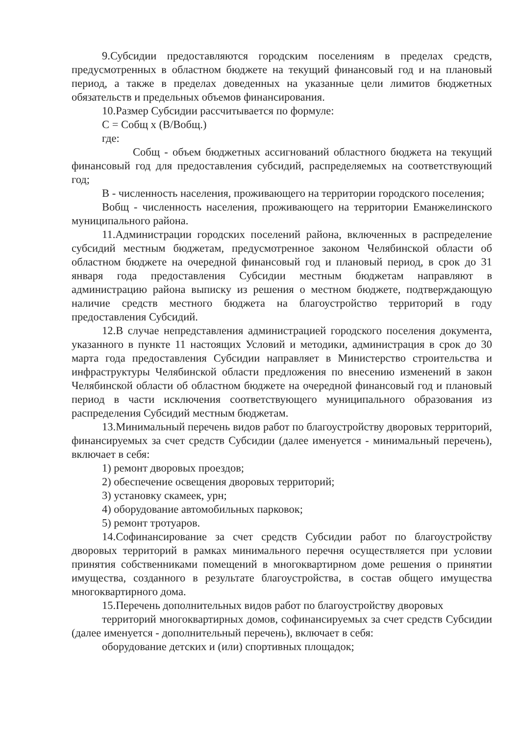9.Субсидии предоставляются городским поселениям в пределах средств, предусмотренных в областном бюджете на текущий финансовый год и на плановый период, а также в пределах доведенных на указанные цели лимитов бюджетных обязательств и предельных объемов финансирования.
10.Размер Субсидии рассчитывается по формуле:
С = Собщ х (В/Вобщ.)
где:
Собщ - объем бюджетных ассигнований областного бюджета на текущий финансовый год для предоставления субсидий, распределяемых на соответствующий год;
В - численность населения, проживающего на территории городского поселения;
Вобщ - численность населения, проживающего на территории Еманжелинского муниципального района.
11.Администрации городских поселений района, включенных в распределение субсидий местным бюджетам, предусмотренное законом Челябинской области об областном бюджете на очередной финансовый год и плановый период, в срок до 31 января года предоставления Субсидии местным бюджетам направляют в администрацию района выписку из решения о местном бюджете, подтверждающую наличие средств местного бюджета на благоустройство территорий в году предоставления Субсидий.
12.В случае непредставления администрацией городского поселения документа, указанного в пункте 11 настоящих Условий и методики, администрация в срок до 30 марта года предоставления Субсидии направляет в Министерство строительства и инфраструктуры Челябинской области предложения по внесению изменений в закон Челябинской области об областном бюджете на очередной финансовый год и плановый период в части исключения соответствующего муниципального образования из распределения Субсидий местным бюджетам.
13.Минимальный перечень видов работ по благоустройству дворовых территорий, финансируемых за счет средств Субсидии (далее именуется - минимальный перечень), включает в себя:
1) ремонт дворовых проездов;
2) обеспечение освещения дворовых территорий;
3) установку скамеек, урн;
4) оборудование автомобильных парковок;
5) ремонт тротуаров.
14.Софинансирование за счет средств Субсидии работ по благоустройству дворовых территорий в рамках минимального перечня осуществляется при условии принятия собственниками помещений в многоквартирном доме решения о принятии имущества, созданного в результате благоустройства, в состав общего имущества многоквартирного дома.
15.Перечень дополнительных видов работ по благоустройству дворовых
территорий многоквартирных домов, софинансируемых за счет средств Субсидии (далее именуется - дополнительный перечень), включает в себя:
оборудование детских и (или) спортивных площадок;